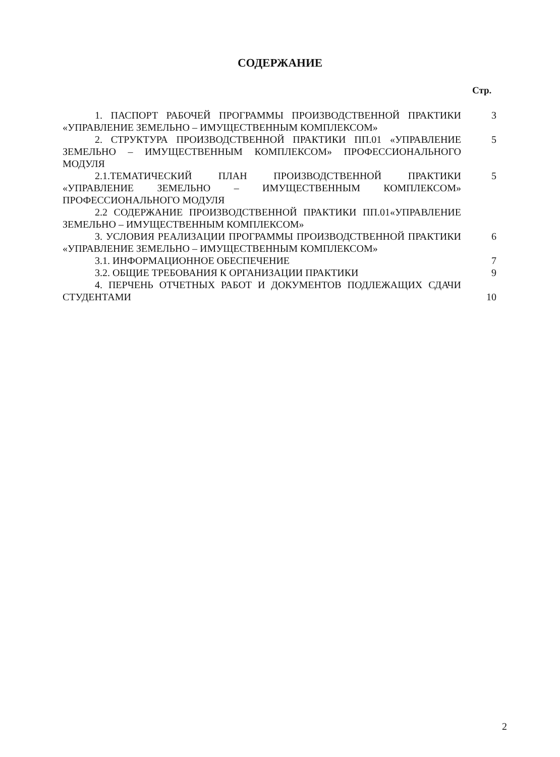СОДЕРЖАНИЕ
Стр.
1. ПАСПОРТ РАБОЧЕЙ ПРОГРАММЫ ПРОИЗВОДСТВЕННОЙ ПРАКТИКИ «УПРАВЛЕНИЕ ЗЕМЕЛЬНО – ИМУЩЕСТВЕННЫМ КОМПЛЕКСОМ»
3
2. СТРУКТУРА ПРОИЗВОДСТВЕННОЙ ПРАКТИКИ ПП.01 «УПРАВЛЕНИЕ ЗЕМЕЛЬНО – ИМУЩЕСТВЕННЫМ КОМПЛЕКСОМ» ПРОФЕССИОНАЛЬНОГО МОДУЛЯ
5
2.1.ТЕМАТИЧЕСКИЙ ПЛАН ПРОИЗВОДСТВЕННОЙ ПРАКТИКИ «УПРАВЛЕНИЕ ЗЕМЕЛЬНО – ИМУЩЕСТВЕННЫМ КОМПЛЕКСОМ» ПРОФЕССИОНАЛЬНОГО МОДУЛЯ
5
2.2 СОДЕРЖАНИЕ ПРОИЗВОДСТВЕННОЙ ПРАКТИКИ ПП.01«УПРАВЛЕНИЕ ЗЕМЕЛЬНО – ИМУЩЕСТВЕННЫМ КОМПЛЕКСОМ»
3. УСЛОВИЯ РЕАЛИЗАЦИИ ПРОГРАММЫ ПРОИЗВОДСТВЕННОЙ ПРАКТИКИ «УПРАВЛЕНИЕ ЗЕМЕЛЬНО – ИМУЩЕСТВЕННЫМ КОМПЛЕКСОМ»
6
3.1. ИНФОРМАЦИОННОЕ ОБЕСПЕЧЕНИЕ 7
3.2. ОБЩИЕ ТРЕБОВАНИЯ К ОРГАНИЗАЦИИ ПРАКТИКИ 9
4. ПЕРЧЕНЬ ОТЧЕТНЫХ РАБОТ И ДОКУМЕНТОВ ПОДЛЕЖАЩИХ СДАЧИ СТУДЕНТАМИ
10
2